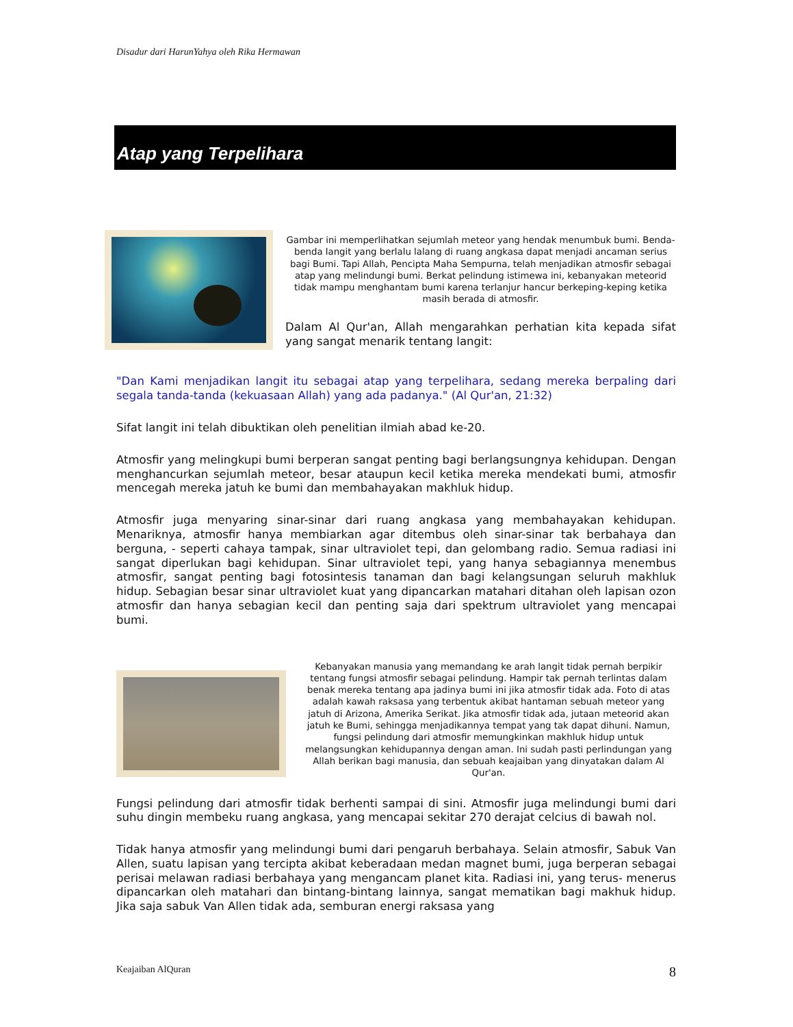Disadur dari HarunYahya oleh Rika Hermawan
Atap yang Terpelihara
Gambar ini memperlihatkan sejumlah meteor yang hendak menumbuk bumi. Benda-benda langit yang berlalu lalang di ruang angkasa dapat menjadi ancaman serius bagi Bumi. Tapi Allah, Pencipta Maha Sempurna, telah menjadikan atmosfir sebagai atap yang melindungi bumi. Berkat pelindung istimewa ini, kebanyakan meteorid tidak mampu menghantam bumi karena terlanjur hancur berkeping-keping ketika masih berada di atmosfir.
Dalam Al Qur'an, Allah mengarahkan perhatian kita kepada sifat yang sangat menarik tentang langit:
"Dan Kami menjadikan langit itu sebagai atap yang terpelihara, sedang mereka berpaling dari segala tanda-tanda (kekuasaan Allah) yang ada padanya." (Al Qur'an, 21:32)
Sifat langit ini telah dibuktikan oleh penelitian ilmiah abad ke-20.
Atmosfir yang melingkupi bumi berperan sangat penting bagi berlangsungnya kehidupan. Dengan menghancurkan sejumlah meteor, besar ataupun kecil ketika mereka mendekati bumi, atmosfir mencegah mereka jatuh ke bumi dan membahayakan makhluk hidup.
Atmosfir juga menyaring sinar-sinar dari ruang angkasa yang membahayakan kehidupan. Menariknya, atmosfir hanya membiarkan agar ditembus oleh sinar-sinar tak berbahaya dan berguna, - seperti cahaya tampak, sinar ultraviolet tepi, dan gelombang radio. Semua radiasi ini sangat diperlukan bagi kehidupan. Sinar ultraviolet tepi, yang hanya sebagiannya menembus atmosfir, sangat penting bagi fotosintesis tanaman dan bagi kelangsungan seluruh makhluk hidup. Sebagian besar sinar ultraviolet kuat yang dipancarkan matahari ditahan oleh lapisan ozon atmosfir dan hanya sebagian kecil dan penting saja dari spektrum ultraviolet yang mencapai bumi.
Kebanyakan manusia yang memandang ke arah langit tidak pernah berpikir tentang fungsi atmosfir sebagai pelindung. Hampir tak pernah terlintas dalam benak mereka tentang apa jadinya bumi ini jika atmosfir tidak ada. Foto di atas adalah kawah raksasa yang terbentuk akibat hantaman sebuah meteor yang jatuh di Arizona, Amerika Serikat. Jika atmosfir tidak ada, jutaan meteorid akan jatuh ke Bumi, sehingga menjadikannya tempat yang tak dapat dihuni. Namun, fungsi pelindung dari atmosfir memungkinkan makhluk hidup untuk melangsungkan kehidupannya dengan aman. Ini sudah pasti perlindungan yang Allah berikan bagi manusia, dan sebuah keajaiban yang dinyatakan dalam Al Qur'an.
Fungsi pelindung dari atmosfir tidak berhenti sampai di sini. Atmosfir juga melindungi bumi dari suhu dingin membeku ruang angkasa, yang mencapai sekitar 270 derajat celcius di bawah nol.
Tidak hanya atmosfir yang melindungi bumi dari pengaruh berbahaya. Selain atmosfir, Sabuk Van Allen, suatu lapisan yang tercipta akibat keberadaan medan magnet bumi, juga berperan sebagai perisai melawan radiasi berbahaya yang mengancam planet kita. Radiasi ini, yang terus- menerus dipancarkan oleh matahari dan bintang-bintang lainnya, sangat mematikan bagi makhuk hidup. Jika saja sabuk Van Allen tidak ada, semburan energi raksasa yang
Keajaiban AlQuran 8